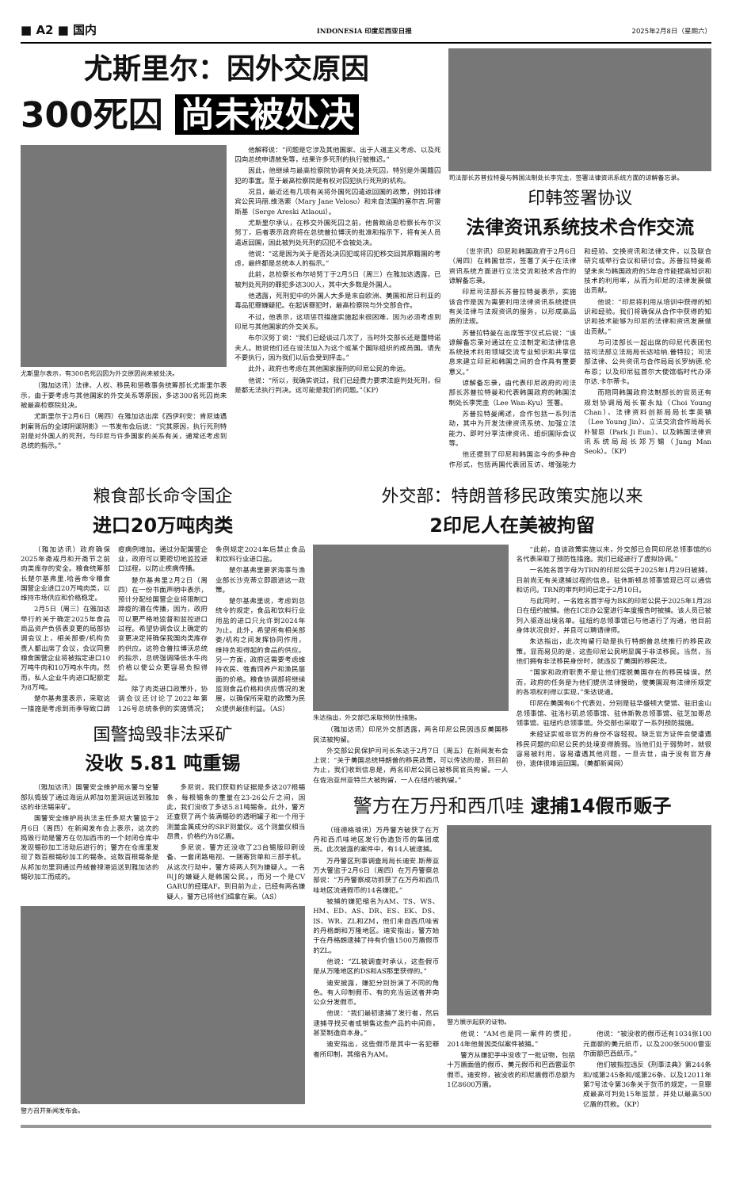■ A2 ■ 国内 INDONESIA 印度尼西亚日报 2025年2月8日（星期六）
尤斯里尔：因外交原因
300死囚 尚未被处决
尤斯里尔表示，有300名死囚因为外交原因尚未被处决。
（雅加达讯）法律、人权、移民和惩教事务统筹部长尤斯里尔表示，由于要考虑与其他国家的外交关系等原因，多达300名死囚尚未被最高检察院处决。
尤斯里尔于2月6日（周四）在雅加达出席《西伊利安：肯尼迪遇刺案背后的全球阴谋阴影》一书发布会后说：“究其原因，执行死刑特别是对外国人的死刑，与印尼与许多国家的关系有关，通常还考虑到总统的指示。”
他解释说：“问题是它涉及其他国家、出于人道主义考虑、以及死囚向总统申请赦免等，结果许多死刑的执行被推迟。”
因此，他继续与最高检察院协调有关处决死囚，特别是外国籍囚犯的事宜。至于最高检察院是有权对囚犯执行死刑的机构。
况且，最近还有几项有关将外国死囚遣返回国的政策，例如菲律宾公民玛丽.维洛索（Mary Jane Veloso）和来自法国的塞尔吉.阿雷斯基（Serge Areski Atlaoui）。
尤斯里尔承认，在移交外国死囚之前，他曾致函总检察长布尔汉努丁，后者表示政府将在总统普拉博沃的批准和指示下，将有关人员遣返回国，因此被判处死刑的囚犯不会被处决。
他说：“这是因为关于是否处决囚犯或将囚犯移交回其原籍国的考虑，最终都是总统本人的指示。”
此前，总检察长布尔哈努丁于2月5日（周三）在雅加达透露，已被判处死刑的罪犯多达300人，其中大多数是外国人。
他透露，死刑犯中的外国人大多是来自欧洲、美国和尼日利亚的毒品犯罪嫌疑犯。在起诉罪犯时，最高检察院与外交部合作。
不过，他表示，这项惩罚措施实施起来很困难，因为必须考虑到印尼与其他国家的外交关系。
布尔汉努丁说：“我们已经谈过几次了，当时外交部长还是蕾特诺夫人。她说他们还在设法加入为这个或某个国际组织的成员国。请先不要执行，因为我们以后会受到抨击。”
此外，政府也考虑在其他国家服刑的印尼公民的命运。
他说：“所以，我确实说过，我们已经费力要求法庭判处死刑，但是都无法执行判决。这可能是我们的问题。”（KP）
司法部长苏普拉特曼与韩国法制处长李完主，签署法律资讯系统方面的谅解备忘录。
印韩签署协议
法律资讯系统技术合作交流
（世宗讯）印尼和韩国政府于2月6日（周四）在韩国世宗，签署了关于在法律资讯系统方面进行立法交流和技术合作的谅解备忘录。
印尼司法部长苏普拉特曼表示，实施该合作是因为需要利用法律资讯系统提供有关法律与法规资讯的服务，以形成高品质的法规。
苏普拉特曼在出席签字仪式后说：“该谅解备忘录对通过在立法制定和法律信息系统技术利用领域交流专业知识和共享信息来建立印尼和韩国之间的合作具有重要意义。”
谅解备忘录，由代表印尼政府的司法部长苏普拉特曼和代表韩国政府的韩国法制处长李完圭（Lee Wan-Kyu）签署。
苏普拉特曼阐述，合作包括一系列活动，其中为开发法律资讯系统、加强立法能力、即时分享法律资讯、组织国际会议等。
他还提到了印尼和韩国迄今的多种合作形式，包括两国代表团互访、增强能力和经验、交换资讯和法律文件，以及联合研究或举行会议和研讨会。苏普拉特曼希望未来与韩国政府的5年合作能提高知识和技术的利用率，从而为印尼的法律发展做出贡献。
他说：“印尼将利用从培训中获得的知识和经验。我们将确保从合作中获得的知识和技术能够为印尼的法律和资讯发展做出贡献。”
与司法部长一起出席的印尼代表团包括司法部立法局局长达哈纳.普特拉；司法部法律、公共资讯与合作局局长罗纳德.伦布恩；以及印尼驻首尔大使馆临时代办泽尔达.卡尔蒂卡。
而陪同韩国政府法制部长的官员还有规划协调局局长崔永灿（Choi Young Chan）、法律资料创新局局长李英镇（Lee Young Jin）、立法交流合作局局长朴智恩（Park Ji Eun）、以及韩国法律资讯系统局局长郑万锡（Jung Man Seok）。（KP）
粮食部长命令国企
进口20万吨肉类
（雅加达讯）政府确保2025年斋戒月和开斋节之前肉类库存的安全。粮食统筹部长楚尔基弗里.哈善命令粮食国营企业进口20万吨肉类，以维持市场供应和价格稳定。
2月5日（周三）在雅加达举行的关于确定2025年食品商品资产负债表变更的局部协调会议上，相关部委/机构负责人都出席了会议，会议同意粮食国营企业将被指定进口10万吨牛肉和10万吨水牛肉。然而，私人企业牛肉进口配额定为8万吨。
楚尔基弗里表示，采取这一措施是考虑到雨季导致口蹄疫病例增加。通过分配国营企业，政府可以更密切地监控进口过程，以防止疾病传播。
楚尔基弗里2月2日（周四）在一份书面声明中表示，预计分配给国营企业将限制口蹄疫的潜在传播，因为，政府可以更严格地监督和监控进口过程。希望协调会议上确定的变更决定将确保我国肉类库存的供应。这符合普拉博沃总统的指示，总统强调降低水牛肉价格以使公众更容易负担得起。
除了肉类进口政策外，协调会议还讨论了2022年第126号总统条例的实施情况；条例规定2024年后禁止食品和饮料行业进口盐。
楚尔基弗里要求海事与渔业部长沙克蒂立即跟进这一政策。
楚尔基弗里说，考虑到总统令的规定，食品和饮料行业用盐的进口只允许到2024年为止。此外，希望所有相关部委/机构之间发挥协同作用，维持负担得起的食品的供应。另一方面，政府还需要考虑维持农民、牲畜饲养户和渔民层面的价格。粮食协调部将继续监测食品价格和供应情况的发展，以确保所采取的政策为民众提供最佳利益。（AS）
国警捣毁非法采矿
没收 5.81 吨重锡
（雅加达讯）国警安全维护局水警与空警部队捣毁了通过海运从邦加勿里洞运送到雅加达的非法锡采矿。
国警安全维护局执法主任多尼大警监于2月6日（周四）在新闻发布会上表示，这次的捣毁行动是警方在勿加西市的一个封闭仓库中发现锡砂加工活动后进行的；警方在仓库里发现了数百根锡砂加工的锡条。这数百根锡条是从邦加勿里洞通过丹绒普禄港运送到雅加达的锡砂加工而成的。
多尼说，我们获取的证据是多达207根锡条，每根锡条的重量在23-26公斤之间，因此，我们没收了多达5.81吨锡条。此外，警方还查获了两个装满锡砂的透明罐子和一个用于测量金属成分的SRF测量仪。这个测量仪相当昂贵，价格约为8亿盾。
多尼说，警方还没收了23台锡版印刷设备、一套闭路电视、一捆寄货单和三部手机。从这次行动中，警方将两人列为嫌疑人。一名叫J的嫌疑人是韩国公民。，而另一个是CV GARU的经理AF。到目前为止，已经有两名嫌疑人，警方已将他们缉拿在案。（AS）
警方召开新闻发布会。
外交部：特朗普移民政策实施以来
2印尼人在美被拘留
朱达指出，外交部已采取预防性措施。
（雅加达讯）印尼外交部透露，两名印尼公民因违反美国移民法被拘留。
外交部公民保护司司长朱达于2月7日（周五）在新闻发布会上说：“关于美国总统特朗普的移民政策，可以传达的是，到目前为止，我们收到信息是，两名印尼公民已被移民官员拘留。一人在佐治亚州亚特兰大被拘留，一人在纽约被拘留。”
“此前，自该政策实施以来，外交部已会同印尼总领事馆的6名代表采取了预防性措施。我们已经进行了虚拟协调。”
一名姓名首字母为TRN的印尼公民于2025年1月29日被捕，目前尚无有关逮捕过程的信息。驻休斯顿总领事馆现已可以通信和访问。TRN的审判时间已定于2月10日。
与此同时，一名姓名首字母为BK的印尼公民于2025年1月28日在纽约被捕。他在ICE办公室进行年度报告时被捕。该人员已被列入驱逐出境名单。驻纽约总领事馆已与他进行了沟通，他目前身体状况良好，并且可以聘请律师。
朱达指出，此次拘留行动是执行特朗普总统推行的移民政策。显而易见的是，这些印尼公民明显属于非法移民。当然，当他们拥有非法移民身份时，就违反了美国的移民法。
“国家和政府职责不是让他们摆脱美国存在的移民错误。然而，政府的任务是为他们提供法律援助，使美国现有法律所规定的各项权利得以实现，”朱达说道。
印尼在美国有6个代表处，分别是驻华盛顿大使馆、驻旧金山总领事馆、驻洛杉矶总领事馆、驻休斯敦总领事馆、驻芝加哥总领事馆、驻纽约总领事馆。外交部也采取了一系列预防措施。
未经证实或非官方的身份不容轻视。缺乏官方证件会使遭遇移民问题的印尼公民的处境变得脆弱。当他们处于弱势时，就很容易被利用，容易遭遇其他问题，一旦去世，由于没有官方身份，遗体很难运回国。（美都新闻网）
警方在万丹和西爪哇 逮捕14假币贩子
（班德格琅讯）万丹警方破获了在万丹和西爪哇地区发行伪造货币的集团成员。此次披露的案件中，有14人被逮捕。
万丹警区刑事调查局局长迪安.斯蒂亚万大警监于2月6日（周四）在万丹警察总部说：“万丹警察成功抓获了在万丹和西爪哇地区流通假币的14名嫌犯。”
被捕的嫌犯缩名为AM、TS、WS、HM、ED、AS、DR、ES、EK、DS、IS、WR、ZL和ZM，他们来自西爪哇省的丹格朗和万隆地区。迪安指出，警方始于在丹格朗逮捕了持有价值1500万盾假币的ZL。
他说：“ZL被调查时承认，这些假币是从万隆地区的DS和AS那里获得的。”
迪安披露，嫌犯分别扮演了不同的角色。有人印制假币、有的充当运送者并向公众分发假币。
他说：“我们最初逮捕了发行者，然后逮捕寻找买者或销售这些产品的中间商，甚至制造商本身。”
迪安指出，这些假币是其中一名犯罪者所印制，其缩名为AM。
警方展示起获的证物。
他说：“AM也是同一案件的惯犯，2014年他曾因类似案件被捕。”
警方从嫌犯手中没收了一批证物，包括十万盾面值的假币、美元假币和巴西雷亚尔假币。迪安称，被没收的印尼盾假币总额为1亿8600万盾。
他说：“被没收的假币还有1034张100元面额的美元纸币，以及200张5000雷亚尔面额巴西纸币。”
他们被指控违反《刑事法典》第244条和/或第245条和/或第26条、以及12011年第7号法令第36条关于货币的规定，一旦罪成最高可判处15年监禁，并处以最高500亿盾的罚款。（KP）